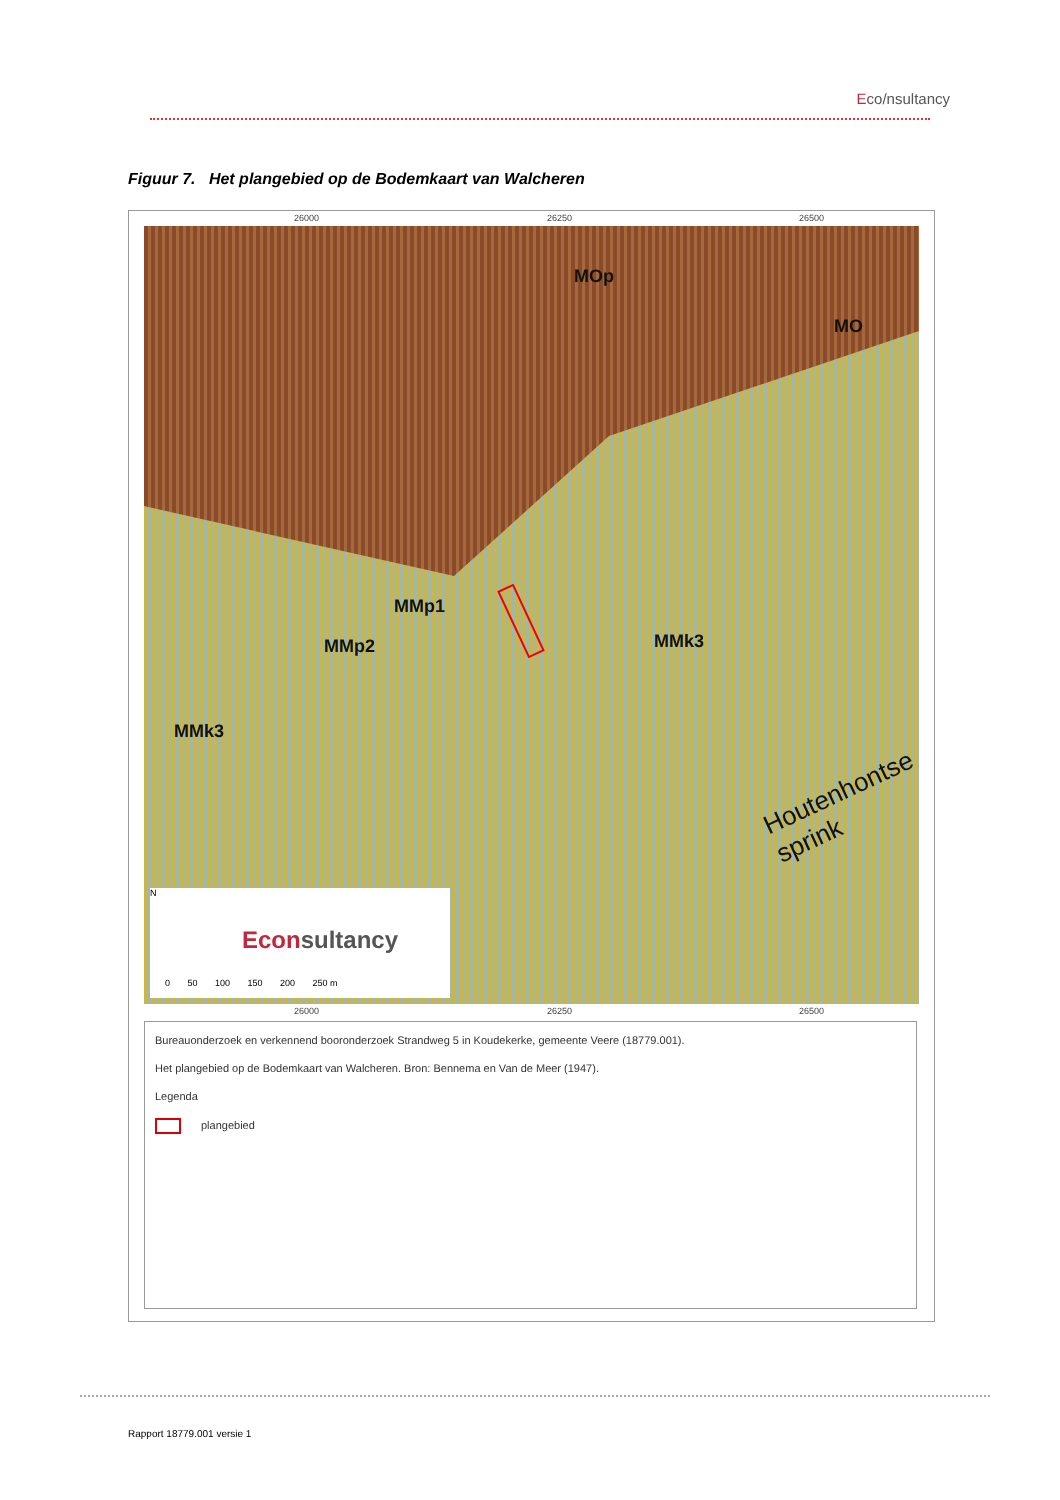Eco/nsultancy
Figuur 7. Het plangebied op de Bodemkaart van Walcheren
26000 26250 26500
MOp
MO
MMp1
MMp2
MMk3
MMk3
Houtenhontse sprink
N
Econsultancy
0 50 100 150 200 250 m
26000 26250 26500
Bureauonderzoek en verkennend booronderzoek Strandweg 5 in Koudekerke, gemeente Veere (18779.001).
Het plangebied op de Bodemkaart van Walcheren. Bron: Bennema en Van de Meer (1947).
Legenda
plangebied
Rapport 18779.001 versie 1